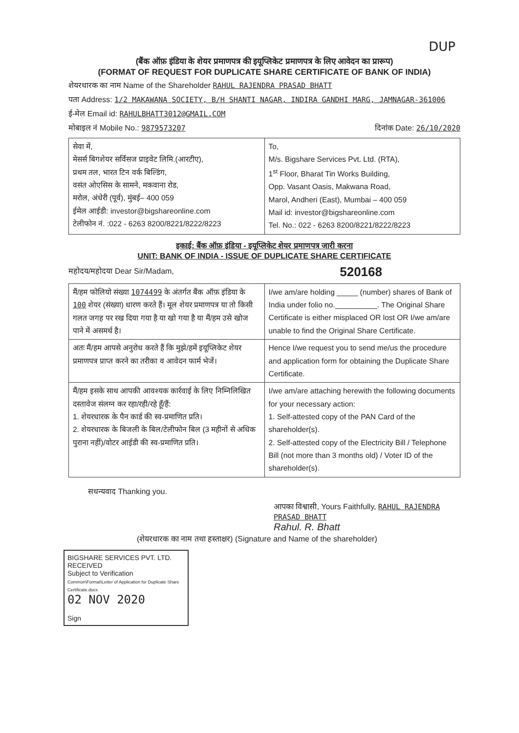DUP
(बैंक ऑफ़ इंडिया के शेयर प्रमाणपत्र की इयूप्लिकेट प्रमाणपत्र के लिए आवेदन का प्रारूप)
(FORMAT OF REQUEST FOR DUPLICATE SHARE CERTIFICATE OF BANK OF INDIA)
शेयरधारक का नाम Name of the Shareholder RAHUL RAJENDRA PRASAD BHATT
पता Address: 1/2 MAKAWANA SOCIETY, B/H SHANTI NAGAR, INDIRA GANDHI MARG, JAMNAGAR-361006
ई-मेल Email id: RAHULBHATT3012@GMAIL.COM
मोबाइल नं Mobile No.: 9879573207 दिनांक Date: 26/10/2020
| सेवा में, मेसर्स बिगशेयर सर्विसज प्राइवेट लिमि.(आरटीए), प्रथम तल, भारत टिन वर्क बिल्डिंग, वसंत ओएसिस के सामने, मकवाना रोड, मरोल, अंधेरी (पूर्व), मुंबई– 400 059 ईमेल आईडी: investor@bigshareonline.com टेलीफोन नं. :022 - 6263 8200/8221/8222/8223 | To, M/s. Bigshare Services Pvt. Ltd. (RTA), 1<sup>st</sup> Floor, Bharat Tin Works Building, Opp. Vasant Oasis, Makwana Road, Marol, Andheri (East), Mumbai – 400 059 Mail id: investor@bigshareonline.com Tel. No.: 022 - 6263 8200/8221/8222/8223 |
इकाई: बैंक ऑफ़ इंडिया - इयूप्लिकेट शेयर प्रमाणपत्र जारी करना
UNIT: BANK OF INDIA - ISSUE OF DUPLICATE SHARE CERTIFICATE
महोदय/महोदया Dear Sir/Madam, 520168
| मैं/हम फोलियो संख्या 1074499 के अंतर्गत बैंक ऑफ़ इंडिया के 100 शेयर (संख्या) धारण करते हैं। मूल शेयर प्रमाणपत्र या तो किसी गलत जगह पर रख दिया गया है या खो गया है या मैं/हम उसे खोज पाने में असमर्थ है। | I/we am/are holding _____ (number) shares of Bank of India under folio no.__________. The Original Share Certificate is either misplaced OR lost OR I/we am/are unable to find the Original Share Certificate. |
| अतः मैं/हम आपसे अनुरोध करते हैं कि मुझे/हमें इयूप्लिकेट शेयर प्रमाणपत्र प्राप्त करने का तरीका व आवेदन फार्म भेजें। | Hence I/we request you to send me/us the procedure and application form for obtaining the Duplicate Share Certificate. |
| मैं/हम इसके साथ आपकी आवश्यक कार्रवाई के लिए निम्निलिखित दस्तावेज संलग्न कर रहा/रही/रहे हूँ/हैं: 1. शेयरधारक के पैन कार्ड की स्व-प्रमाणित प्रति। 2. शेयरधारक के बिजली के बिल/टेलीफोन बिल (3 महीनों से अधिक पुराना नहीं)/वोटर आईडी की स्व-प्रमाणित प्रति। | I/we am/are attaching herewith the following documents for your necessary action: 1. Self-attested copy of the PAN Card of the shareholder(s). 2. Self-attested copy of the Electricity Bill / Telephone Bill (not more than 3 months old) / Voter ID of the shareholder(s). |
सधन्यवाद Thanking you.
आपका विश्वासी, Yours Faithfully, RAHUL RAJENDRA PRASAD BHATT
Rahul. R. Bhatt
(शेयरधारक का नाम तथा हस्ताक्षर) (Signature and Name of the shareholder)
BIGSHARE SERVICES PVT. LTD.
RECEIVED
Subject to Verification
Common\Format\Letter of Application for Duplicate Share Certificate.docx
02 NOV 2020
Sign